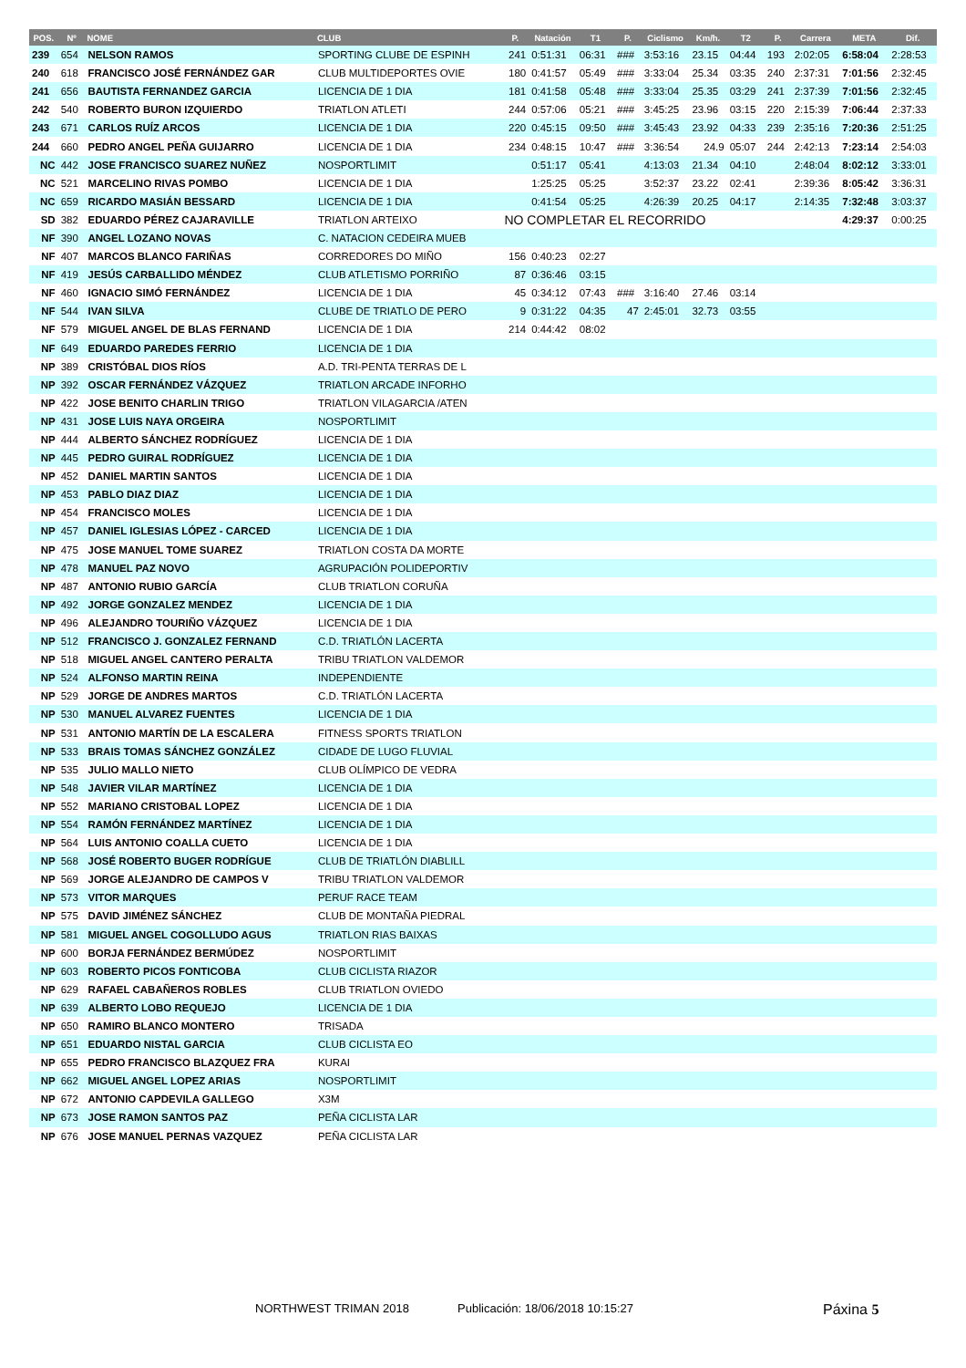| POS. | Nº | NOME | CLUB | P. | Natación | T1 | P. | Ciclismo | Km/h. | T2 | P. | Carrera | META | Dif. |
| --- | --- | --- | --- | --- | --- | --- | --- | --- | --- | --- | --- | --- | --- | --- |
| 239 | 654 | NELSON RAMOS | SPORTING CLUBE DE ESPINH | 241 | 0:51:31 | 06:31 | ### | 3:53:16 | 23.15 | 04:44 | 193 | 2:02:05 | 6:58:04 | 2:28:53 |
| 240 | 618 | FRANCISCO JOSÉ FERNÁNDEZ GAR | CLUB MULTIDEPORTES OVIE | 180 | 0:41:57 | 05:49 | ### | 3:33:04 | 25.34 | 03:35 | 240 | 2:37:31 | 7:01:56 | 2:32:45 |
| 241 | 656 | BAUTISTA FERNANDEZ GARCIA | LICENCIA DE 1 DIA | 181 | 0:41:58 | 05:48 | ### | 3:33:04 | 25.35 | 03:29 | 241 | 2:37:39 | 7:01:56 | 2:32:45 |
| 242 | 540 | ROBERTO BURON IZQUIERDO | TRIATLON ATLETI | 244 | 0:57:06 | 05:21 | ### | 3:45:25 | 23.96 | 03:15 | 220 | 2:15:39 | 7:06:44 | 2:37:33 |
| 243 | 671 | CARLOS RUÍZ ARCOS | LICENCIA DE 1 DIA | 220 | 0:45:15 | 09:50 | ### | 3:45:43 | 23.92 | 04:33 | 239 | 2:35:16 | 7:20:36 | 2:51:25 |
| 244 | 660 | PEDRO ANGEL PEÑA GUIJARRO | LICENCIA DE 1 DIA | 234 | 0:48:15 | 10:47 | ### | 3:36:54 | 24.9 | 05:07 | 244 | 2:42:13 | 7:23:14 | 2:54:03 |
| NC | 442 | JOSE FRANCISCO SUAREZ NUÑEZ | NOSPORTLIMIT | | 0:51:17 | 05:41 | | 4:13:03 | 21.34 | 04:10 | | 2:48:04 | 8:02:12 | 3:33:01 |
| NC | 521 | MARCELINO RIVAS POMBO | LICENCIA DE 1 DIA | | 1:25:25 | 05:25 | | 3:52:37 | 23.22 | 02:41 | | 2:39:36 | 8:05:42 | 3:36:31 |
| NC | 659 | RICARDO MASIÁN BESSARD | LICENCIA DE 1 DIA | | 0:41:54 | 05:25 | | 4:26:39 | 20.25 | 04:17 | | 2:14:35 | 7:32:48 | 3:03:37 |
| SD | 382 | EDUARDO PÉREZ CAJARAVILLE | TRIATLON ARTEIXO | NO COMPLETAR EL RECORRIDO | | | | | | | | | 4:29:37 | 0:00:25 |
| NF | 390 | ANGEL LOZANO NOVAS | C. NATACION CEDEIRA MUEB | | | | | | | | | | | |
| NF | 407 | MARCOS BLANCO FARIÑAS | CORREDORES DO MIÑO | 156 | 0:40:23 | 02:27 | | | | | | | | |
| NF | 419 | JESÚS CARBALLIDO MÉNDEZ | CLUB ATLETISMO PORRIÑO | 87 | 0:36:46 | 03:15 | | | | | | | | |
| NF | 460 | IGNACIO SIMÓ FERNÁNDEZ | LICENCIA DE 1 DIA | 45 | 0:34:12 | 07:43 | ### | 3:16:40 | 27.46 | 03:14 | | | | |
| NF | 544 | IVAN SILVA | CLUBE DE TRIATLO DE PERO | 9 | 0:31:22 | 04:35 | 47 | 2:45:01 | 32.73 | 03:55 | | | | |
| NF | 579 | MIGUEL ANGEL DE BLAS FERNAND | LICENCIA DE 1 DIA | 214 | 0:44:42 | 08:02 | | | | | | | | |
| NF | 649 | EDUARDO PAREDES FERRIO | LICENCIA DE 1 DIA | | | | | | | | | | | |
| NP | 389 | CRISTÓBAL DIOS RÍOS | A.D. TRI-PENTA TERRAS DE L | | | | | | | | | | | |
| NP | 392 | OSCAR FERNÁNDEZ VÁZQUEZ | TRIATLON ARCADE INFORHO | | | | | | | | | | | |
| NP | 422 | JOSE BENITO CHARLIN TRIGO | TRIATLON VILAGARCIA /ATEN | | | | | | | | | | | |
| NP | 431 | JOSE LUIS NAYA ORGEIRA | NOSPORTLIMIT | | | | | | | | | | | |
| NP | 444 | ALBERTO SÁNCHEZ RODRÍGUEZ | LICENCIA DE 1 DIA | | | | | | | | | | | |
| NP | 445 | PEDRO GUIRAL RODRÍGUEZ | LICENCIA DE 1 DIA | | | | | | | | | | | |
| NP | 452 | DANIEL MARTIN SANTOS | LICENCIA DE 1 DIA | | | | | | | | | | | |
| NP | 453 | PABLO DIAZ DIAZ | LICENCIA DE 1 DIA | | | | | | | | | | | |
| NP | 454 | FRANCISCO MOLES | LICENCIA DE 1 DIA | | | | | | | | | | | |
| NP | 457 | DANIEL IGLESIAS LÓPEZ - CARCED | LICENCIA DE 1 DIA | | | | | | | | | | | |
| NP | 475 | JOSE MANUEL TOME SUAREZ | TRIATLON COSTA DA MORTE | | | | | | | | | | | |
| NP | 478 | MANUEL PAZ NOVO | AGRUPACIÓN POLIDEPORTIV | | | | | | | | | | | |
| NP | 487 | ANTONIO RUBIO GARCÍA | CLUB TRIATLON CORUÑA | | | | | | | | | | | |
| NP | 492 | JORGE GONZALEZ MENDEZ | LICENCIA DE 1 DIA | | | | | | | | | | | |
| NP | 496 | ALEJANDRO TOURIÑO VÁZQUEZ | LICENCIA DE 1 DIA | | | | | | | | | | | |
| NP | 512 | FRANCISCO J. GONZALEZ FERNAND | C.D. TRIATLÓN LACERTA | | | | | | | | | | | |
| NP | 518 | MIGUEL ANGEL CANTERO PERALTA | TRIBU TRIATLON VALDEMOR | | | | | | | | | | | |
| NP | 524 | ALFONSO MARTIN REINA | INDEPENDIENTE | | | | | | | | | | | |
| NP | 529 | JORGE DE ANDRES MARTOS | C.D. TRIATLÓN LACERTA | | | | | | | | | | | |
| NP | 530 | MANUEL ALVAREZ FUENTES | LICENCIA DE 1 DIA | | | | | | | | | | | |
| NP | 531 | ANTONIO MARTÍN DE LA ESCALERA | FITNESS SPORTS TRIATLON | | | | | | | | | | | |
| NP | 533 | BRAIS TOMAS SÁNCHEZ GONZÁLEZ | CIDADE DE LUGO FLUVIAL | | | | | | | | | | | |
| NP | 535 | JULIO MALLO NIETO | CLUB OLÍMPICO DE VEDRA | | | | | | | | | | | |
| NP | 548 | JAVIER VILAR MARTÍNEZ | LICENCIA DE 1 DIA | | | | | | | | | | | |
| NP | 552 | MARIANO CRISTOBAL LOPEZ | LICENCIA DE 1 DIA | | | | | | | | | | | |
| NP | 554 | RAMÓN FERNÁNDEZ MARTÍNEZ | LICENCIA DE 1 DIA | | | | | | | | | | | |
| NP | 564 | LUIS ANTONIO COALLA CUETO | LICENCIA DE 1 DIA | | | | | | | | | | | |
| NP | 568 | JOSÉ ROBERTO BUGER RODRÍGUE | CLUB DE TRIATLÓN DIABLILL | | | | | | | | | | | |
| NP | 569 | JORGE ALEJANDRO DE CAMPOS V | TRIBU TRIATLON VALDEMOR | | | | | | | | | | | |
| NP | 573 | VITOR MARQUES | PERUF RACE TEAM | | | | | | | | | | | |
| NP | 575 | DAVID JIMÉNEZ SÁNCHEZ | CLUB DE MONTAÑA PIEDRAL | | | | | | | | | | | |
| NP | 581 | MIGUEL ANGEL COGOLLUDO AGUS | TRIATLON RIAS BAIXAS | | | | | | | | | | | |
| NP | 600 | BORJA FERNÁNDEZ BERMÚDEZ | NOSPORTLIMIT | | | | | | | | | | | |
| NP | 603 | ROBERTO PICOS FONTICOBA | CLUB CICLISTA RIAZOR | | | | | | | | | | | |
| NP | 629 | RAFAEL CABAÑEROS ROBLES | CLUB TRIATLON OVIEDO | | | | | | | | | | | |
| NP | 639 | ALBERTO LOBO REQUEJO | LICENCIA DE 1 DIA | | | | | | | | | | | |
| NP | 650 | RAMIRO BLANCO MONTERO | TRISADA | | | | | | | | | | | |
| NP | 651 | EDUARDO NISTAL GARCIA | CLUB CICLISTA EO | | | | | | | | | | | |
| NP | 655 | PEDRO FRANCISCO BLAZQUEZ FRA | KURAI | | | | | | | | | | | |
| NP | 662 | MIGUEL ANGEL LOPEZ ARIAS | NOSPORTLIMIT | | | | | | | | | | | |
| NP | 672 | ANTONIO CAPDEVILA GALLEGO | X3M | | | | | | | | | | | |
| NP | 673 | JOSE RAMON SANTOS PAZ | PEÑA CICLISTA LAR | | | | | | | | | | | |
| NP | 676 | JOSE MANUEL PERNAS VAZQUEZ | PEÑA CICLISTA LAR | | | | | | | | | | | |
NORTHWEST TRIMAN 2018 Publicación: 18/06/2018 10:15:27 Páxina 5